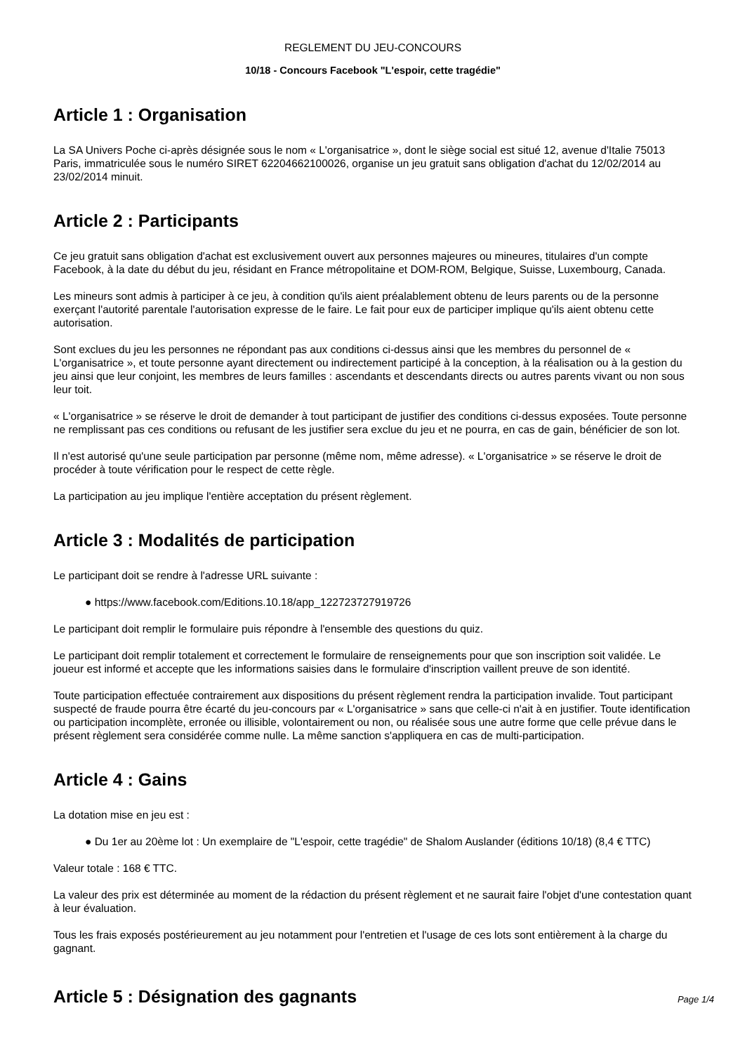REGLEMENT DU JEU-CONCOURS
10/18 - Concours Facebook "L'espoir, cette tragédie"
Article 1 : Organisation
La SA Univers Poche ci-après désignée sous le nom « L'organisatrice », dont le siège social est situé 12, avenue d'Italie 75013 Paris, immatriculée sous le numéro SIRET 62204662100026, organise un jeu gratuit sans obligation d'achat du 12/02/2014 au 23/02/2014 minuit.
Article 2 : Participants
Ce jeu gratuit sans obligation d'achat est exclusivement ouvert aux personnes majeures ou mineures, titulaires d'un compte Facebook, à la date du début du jeu, résidant en France métropolitaine et DOM-ROM, Belgique, Suisse, Luxembourg, Canada.
Les mineurs sont admis à participer à ce jeu, à condition qu'ils aient préalablement obtenu de leurs parents ou de la personne exerçant l'autorité parentale l'autorisation expresse de le faire. Le fait pour eux de participer implique qu'ils aient obtenu cette autorisation.
Sont exclues du jeu les personnes ne répondant pas aux conditions ci-dessus ainsi que les membres du personnel de « L'organisatrice », et toute personne ayant directement ou indirectement participé à la conception, à la réalisation ou à la gestion du jeu ainsi que leur conjoint, les membres de leurs familles : ascendants et descendants directs ou autres parents vivant ou non sous leur toit.
« L'organisatrice » se réserve le droit de demander à tout participant de justifier des conditions ci-dessus exposées. Toute personne ne remplissant pas ces conditions ou refusant de les justifier sera exclue du jeu et ne pourra, en cas de gain, bénéficier de son lot.
Il n'est autorisé qu'une seule participation par personne (même nom, même adresse). « L'organisatrice » se réserve le droit de procéder à toute vérification pour le respect de cette règle.
La participation au jeu implique l'entière acceptation du présent règlement.
Article 3 : Modalités de participation
Le participant doit se rendre à l'adresse URL suivante :
● https://www.facebook.com/Editions.10.18/app_122723727919726
Le participant doit remplir le formulaire puis répondre à l'ensemble des questions du quiz.
Le participant doit remplir totalement et correctement le formulaire de renseignements pour que son inscription soit validée. Le joueur est informé et accepte que les informations saisies dans le formulaire d'inscription vaillent preuve de son identité.
Toute participation effectuée contrairement aux dispositions du présent règlement rendra la participation invalide. Tout participant suspecté de fraude pourra être écarté du jeu-concours par « L'organisatrice » sans que celle-ci n'ait à en justifier. Toute identification ou participation incomplète, erronée ou illisible, volontairement ou non, ou réalisée sous une autre forme que celle prévue dans le présent règlement sera considérée comme nulle. La même sanction s'appliquera en cas de multi-participation.
Article 4 : Gains
La dotation mise en jeu est :
● Du 1er au 20ème lot : Un exemplaire de "L'espoir, cette tragédie" de Shalom Auslander (éditions 10/18) (8,4 € TTC)
Valeur totale : 168 € TTC.
La valeur des prix est déterminée au moment de la rédaction du présent règlement et ne saurait faire l'objet d'une contestation quant à leur évaluation.
Tous les frais exposés postérieurement au jeu notamment pour l'entretien et l'usage de ces lots sont entièrement à la charge du gagnant.
Article 5 : Désignation des gagnants
Page 1/4